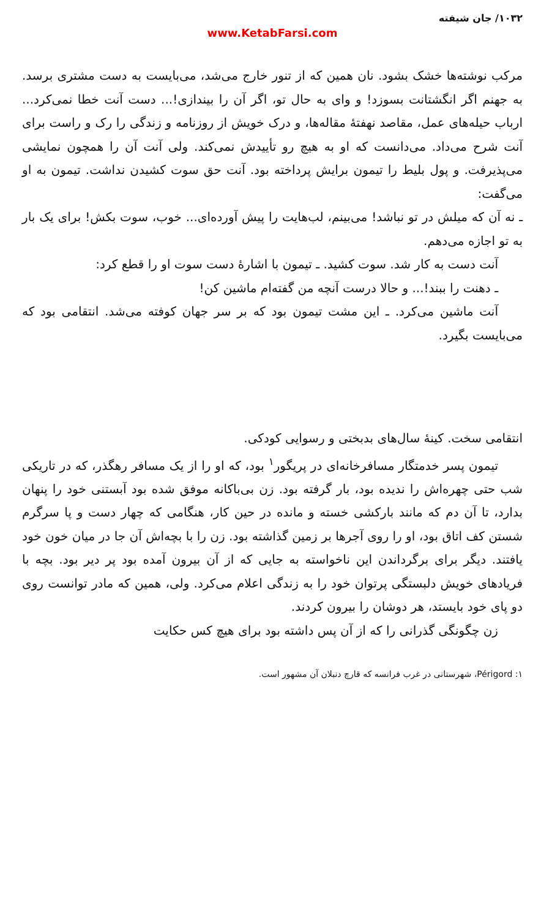۱۰۳۲/ جان شیفته
www.KetabFarsi.com
مرکب نوشته‌ها خشک بشود. نان همین که از تنور خارج می‌شد، می‌بایست به دست مشتری برسد. به جهنم اگر انگشتانت بسوزد! و وای به حال تو، اگر آن را بیندازی!... دست آنت خطا نمی‌کرد... ارباب حیله‌های عمل، مقاصد نهفتهٔ مقاله‌ها، و درک خویش از روزنامه و زندگی را رک و راست برای آنت شرح می‌داد. می‌دانست که او به هیچ رو تأییدش نمی‌کند. ولی آنت آن را همچون نمایشی می‌پذیرفت. و پول بلیط را تیمون برایش پرداخته بود. آنت حق سوت کشیدن نداشت. تیمون به او می‌گفت:
ـ نه آن که میلش در تو نباشد! می‌بینم، لب‌هایت را پیش آورده‌ای... خوب، سوت بکش! برای یک بار به تو اجازه می‌دهم.
آنت دست به کار شد. سوت کشید. ـ تیمون با اشارهٔ دست سوت او را قطع کرد:
ـ دهنت را ببند!... و حالا درست آنچه من گفته‌ام ماشین کن!
آنت ماشین می‌کرد. ـ این مشت تیمون بود که بر سر جهان کوفته می‌شد. انتقامی بود که می‌بایست بگیرد.
انتقامی سخت. کینهٔ سال‌های بدبختی و رسوایی کودکی.
تیمون پسر خدمتگار مسافرخانه‌ای در پریگور<sup>۱</sup> بود، که او را از یک مسافر رهگذر، که در تاریکی شب حتی چهره‌اش را ندیده بود، بار گرفته بود. زن بی‌باکانه موفق شده بود آبستنی خود را پنهان بدارد، تا آن دم که مانند بارکشی خسته و مانده در حین کار، هنگامی که چهار دست و پا سرگرم شستن کف اتاق بود، او را روی آجرها بر زمین گذاشته بود. زن را با بچه‌اش آن جا در میان خون خود یافتند. دیگر برای برگرداندن این ناخواسته به جایی که از آن بیرون آمده بود پر دیر بود. بچه با فریادهای خویش دلبستگی پرتوان خود را به زندگی اعلام می‌کرد. ولی، همین که مادر توانست روی دو پای خود بایستد، هر دوشان را بیرون کردند.
زن چگونگی گذرانی را که از آن پس داشته بود برای هیچ کس حکایت
۱: Périgord، شهرستانی در غرب فرانسه که قارچ دنبلان آن مشهور است.